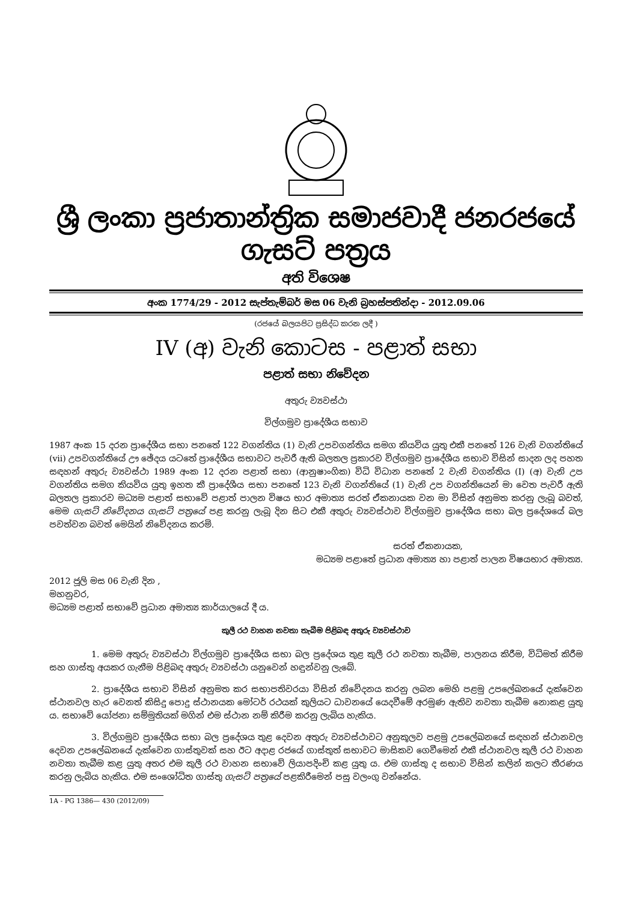ශ්‍රී ලංකා ප්‍රජාතාන්ත්‍රික සමාජවාදී ජනරජයේ ගැසට් පත්‍රය
අති විශෙෂ
අංක 1774/29 - 2012 සැප්තැම්බර් මස 06 වැනි බ්‍රහස්පතින්දා - 2012.09.06
(රජයේ බලයපිට ප්‍රසිද්ධ කරන ලදී )
IV (අ) වැනි කොටස - පළාත් සභා
පළාත් සභා නිවේදන
අතුරු ව්‍යවස්ථා
විල්ගමුව ප්‍රාදේශීය සභාව
1987 අංක 15 දරන ප්‍රාදේශීය සභා පනතේ 122 වගන්තිය (1) වැනි උපවගන්තිය සමග කියවිය යුතු එකී පනතේ 126 වැනි වගන්තියේ (vii) උපවගන්තියේ ඌ ඡේදය යටතේ ප්‍රාදේශීය සභාවට පැවරී ඇති බලතල ප්‍රකාරව විල්ගමුව ප්‍රාදේශීය සභාව විසින් සාදන ලද පහත සඳහන් අතුරු ව්‍යවස්ථා 1989 අංක 12 දරන පළාත් සභා (ආනුෂාංගික) විධි විධාන පනතේ 2 වැනි වගන්තිය (I) (අ) වැනි උප වගන්තිය සමග කියවිය යුතු ඉහත කී ප්‍රාදේශීය සභා පනතේ 123 වැනි වගන්තියේ (1) වැනි උප වගන්තියෙන් මා වෙත පැවරී ඇති බලතල ප්‍රකාරව මධ්‍යම පළාත් සභාවේ පළාත් පාලන විෂය භාර අමාත්‍ය සරත් ඒකනායක වන මා විසින් අනුමත කරනු ලැබූ බවත්, මෙම ගැසට් නිවේදනය ගැසට් පත්‍රයේ පළ කරනු ලැබූ දින සිට එකී අතුරු ව්‍යවස්ථාව විල්ගමුව ප්‍රාදේශීය සභා බල ප්‍රදේශයේ බල පවත්වන බවත් මෙයින් නිවේදනය කරමි.
සරත් ඒකනායක,
මධ්‍යම පළාතේ ප්‍රධාන අමාත්‍ය හා පළාත් පාලන විෂයභාර අමාත්‍ය.
2012 ජූලි මස 06 වැනි දින ,
මහනුවර,
මධ්‍යම පළාත් සභාවේ ප්‍රධාන අමාත්‍ය කාර්යාලයේ දී ය.
කුලී රථ වාහන නවතා තැබීම පිළිබඳ අතුරු ව්‍යවස්ථාව
1. මෙම අතුරු ව්‍යවස්ථා විල්ගමුව ප්‍රාදේශීය සභා බල ප්‍රදේශය තුළ කුලී රථ නවතා තැබීම, පාලනය කිරීම, විධිමත් කිරීම සහ ගාස්තු අයකර ගැනීම පිළිබඳ අතුරු ව්‍යවස්ථා යනුවෙන් හඳුන්වනු ලැබේ.
2. ප්‍රාදේශීය සභාව විසින් අනුමත කර සභාපතිවරයා විසින් නිවේදනය කරනු ලබන මෙහි පළමු උපලේඛනයේ දැක්වෙන ස්ථානවල හැර වෙනත් කිසිදු පොදු ස්ථානයක මෝටර් රථයක් කුලියට ධාවනයේ යෙදවීමේ අරමුණ ඇතිව නවතා තැබීම නොකළ යුතු ය. සභාවේ යෝජනා සම්මුතියක් මගින් එම ස්ථාන නම් කිරීම කරනු ලැබිය හැකිය.
3. විල්ගමුව ප්‍රාදේශීය සභා බල ප්‍රදේශය තුළ දෙවන අතුරු ව්‍යවස්ථාවට අනුකූලව පළමු උපලේඛනයේ සඳහන් ස්ථානවල දෙවන උපලේඛනයේ දැක්වෙන ගාස්තුවක් සහ ඊට අදාළ රජයේ ගාස්තුත් සභාවට මාසිකව ගෙවීමෙන් එකී ස්ථානවල කුලී රථ වාහන නවතා තැබීම කළ යුතු අතර එම කුලී රථ වාහන සභාවේ ලියාපදිංචි කළ යුතු ය. එම ගාස්තු ද සභාව විසින් කලින් කලට තීරණය කරනු ලැබිය හැකිය. එම සංශෝධිත ගාස්තු ගැසට් පත්‍රයේ පළකිරීමෙන් පසු වලංගු වන්නේය.
1A - PG 1386— 430 (2012/09)